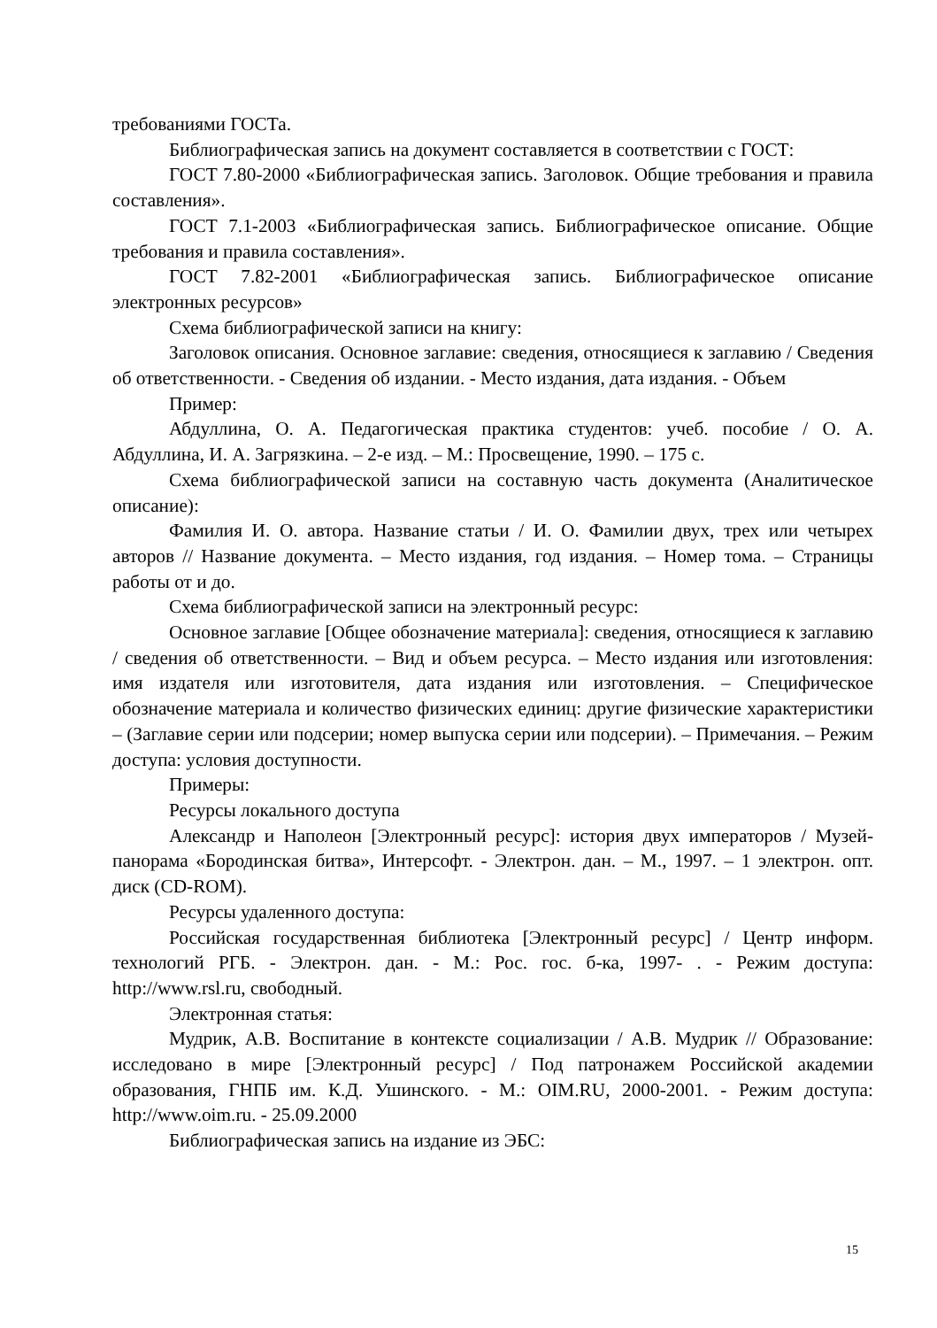требованиями ГОСТа.
Библиографическая запись на документ составляется в соответствии с ГОСТ:
ГОСТ 7.80-2000 «Библиографическая запись. Заголовок. Общие требования и правила составления».
ГОСТ 7.1-2003 «Библиографическая запись. Библиографическое описание. Общие требования и правила составления».
ГОСТ 7.82-2001 «Библиографическая запись. Библиографическое описание электронных ресурсов»
Схема библиографической записи на книгу:
Заголовок описания. Основное заглавие: сведения, относящиеся к заглавию / Сведения об ответственности. - Сведения об издании. - Место издания, дата издания. - Объем
Пример:
Абдуллина, О. А. Педагогическая практика студентов: учеб. пособие / О. А. Абдуллина, И. А. Загрязкина. – 2-е изд. – М.: Просвещение, 1990. – 175 с.
Схема библиографической записи на составную часть документа (Аналитическое описание):
Фамилия И. О. автора. Название статьи / И. О. Фамилии двух, трех или четырех авторов // Название документа. – Место издания, год издания. – Номер тома. – Страницы работы от и до.
Схема библиографической записи на электронный ресурс:
Основное заглавие [Общее обозначение материала]: сведения, относящиеся к заглавию / сведения об ответственности. – Вид и объем ресурса. – Место издания или изготовления: имя издателя или изготовителя, дата издания или изготовления. – Специфическое обозначение материала и количество физических единиц: другие физические характеристики – (Заглавие серии или подсерии; номер выпуска серии или подсерии). – Примечания. – Режим доступа: условия доступности.
Примеры:
Ресурсы локального доступа
Александр и Наполеон [Электронный ресурс]: история двух императоров / Музей-панорама «Бородинская битва», Интерсофт. - Электрон. дан. – М., 1997. – 1 электрон. опт. диск (CD-ROM).
Ресурсы удаленного доступа:
Российская государственная библиотека [Электронный ресурс] / Центр информ. технологий РГБ. - Электрон. дан. - М.: Рос. гос. б-ка, 1997- . - Режим доступа: http://www.rsl.ru, свободный.
Электронная статья:
Мудрик, А.В. Воспитание в контексте социализации / А.В. Мудрик // Образование: исследовано в мире [Электронный ресурс] / Под патронажем Российской академии образования, ГНПБ им. К.Д. Ушинского. - М.: OIM.RU, 2000-2001. - Режим доступа: http://www.oim.ru. - 25.09.2000
Библиографическая запись на издание из ЭБС:
15